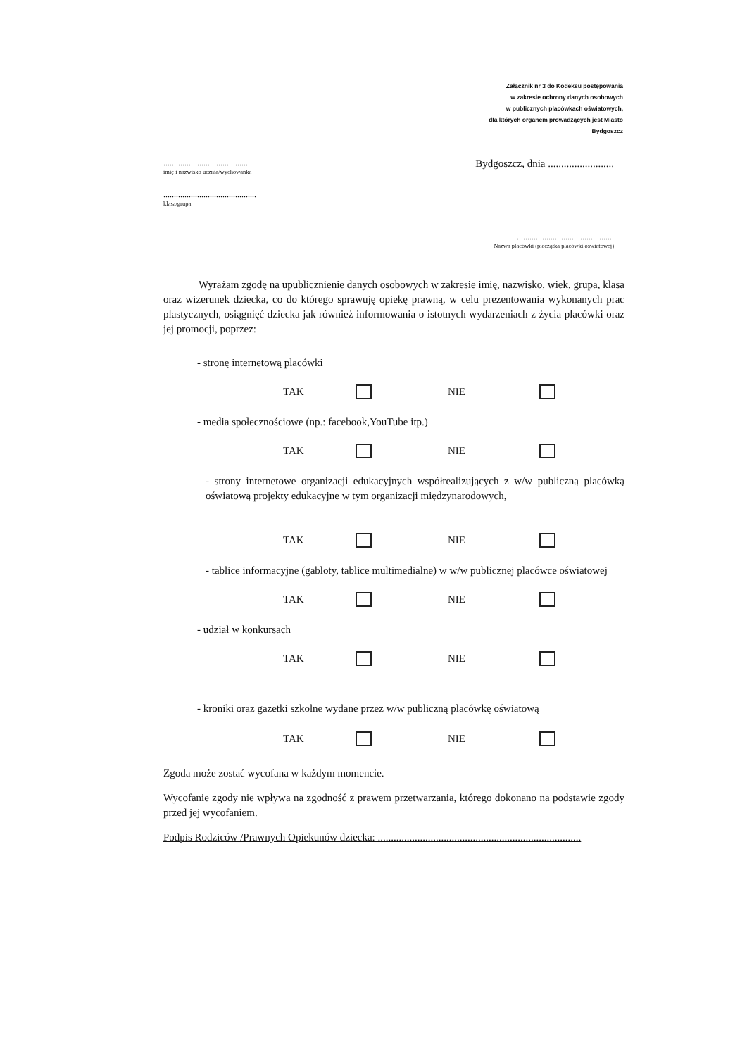Załącznik nr 3 do Kodeksu postępowania
w zakresie ochrony danych osobowych
w publicznych placówkach oświatowych,
dla których organem prowadzących jest Miasto
Bydgoszcz
..........................................
imię i nazwisko ucznia/wychowanka
............................................
klasa/grupa
Bydgoszcz, dnia .........................
..............................................
Nazwa placówki (pieczątka placówki oświatowej)
Wyrażam zgodę na upublicznienie danych osobowych w zakresie imię, nazwisko, wiek, grupa, klasa oraz wizerunek dziecka, co do którego sprawuję opiekę prawną, w celu prezentowania wykonanych prac plastycznych, osiągnięć dziecka jak również informowania o istotnych wydarzeniach z życia placówki oraz jej promocji, poprzez:
- stronę internetową placówki
TAK NIE
- media społecznościowe (np.: facebook,YouTube itp.)
TAK NIE
- strony internetowe organizacji edukacyjnych współrealizujących z w/w publiczną placówką oświatową projekty edukacyjne w tym organizacji międzynarodowych,
TAK NIE
- tablice informacyjne (gabloty, tablice multimedialne) w w/w publicznej placówce oświatowej
TAK NIE
- udział w konkursach
TAK NIE
- kroniki oraz gazetki szkolne wydane przez w/w publiczną placówkę oświatową
TAK NIE
Zgoda może zostać wycofana w każdym momencie.
Wycofanie zgody nie wpływa na zgodność z prawem przetwarzania, którego dokonano na podstawie zgody przed jej wycofaniem.
Podpis Rodziców /Prawnych Opiekunów dziecka: .............................................................................